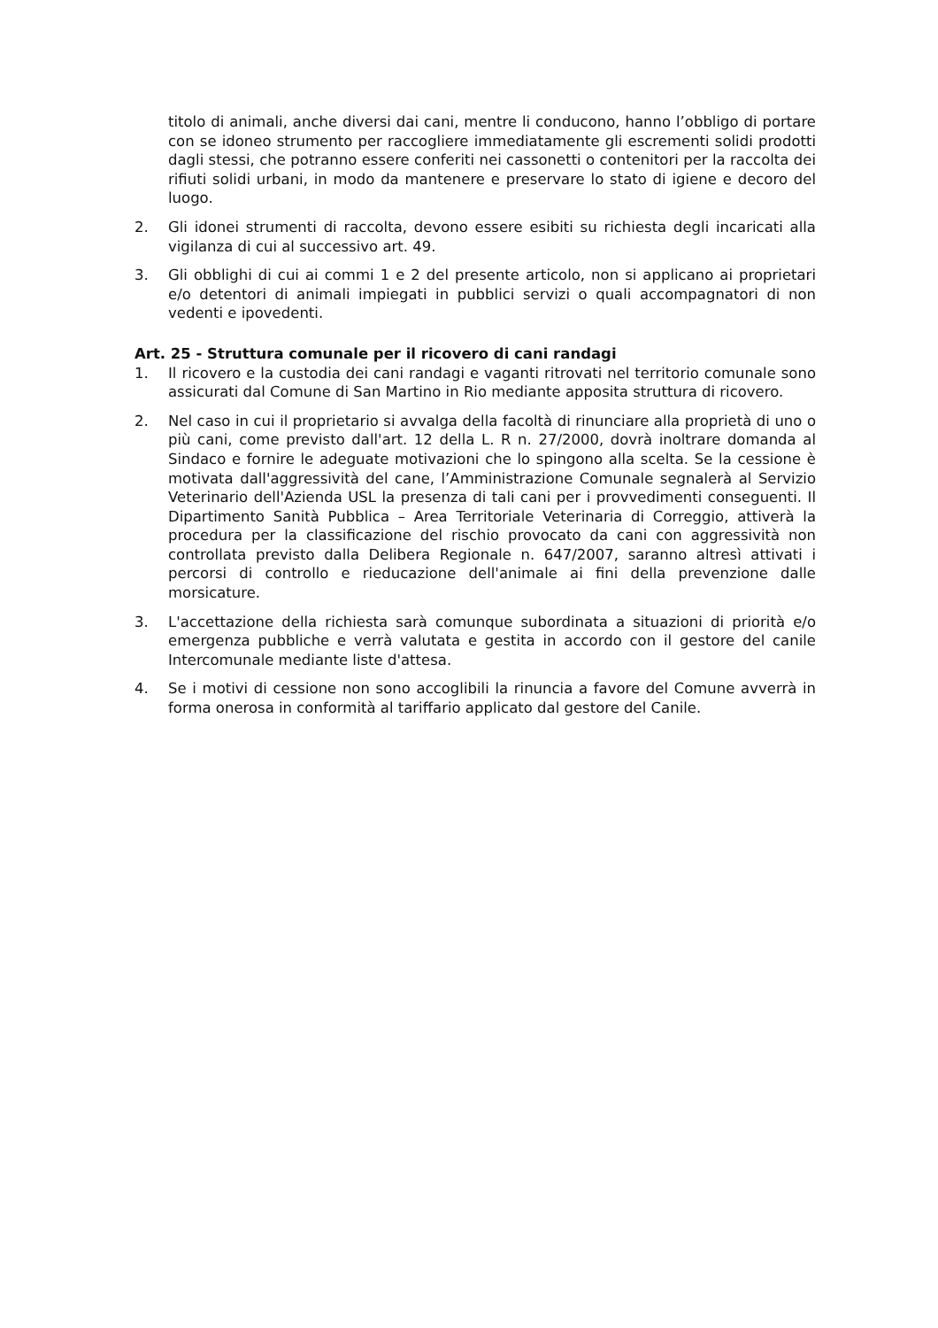titolo di animali, anche diversi dai cani, mentre li conducono, hanno l’obbligo di portare con se idoneo strumento per raccogliere immediatamente gli escrementi solidi prodotti dagli stessi, che potranno essere conferiti nei cassonetti o contenitori per la raccolta dei rifiuti solidi urbani, in modo da mantenere e preservare lo stato di igiene e decoro del luogo.
2. Gli idonei strumenti di raccolta, devono essere esibiti su richiesta degli incaricati alla vigilanza di cui al successivo art. 49.
3. Gli obblighi di cui ai commi 1 e 2 del presente articolo, non si applicano ai proprietari e/o detentori di animali impiegati in pubblici servizi o quali accompagnatori di non vedenti e ipovedenti.
Art. 25 - Struttura comunale per il ricovero di cani randagi
1. Il ricovero e la custodia dei cani randagi e vaganti ritrovati nel territorio comunale sono assicurati dal Comune di San Martino in Rio mediante apposita struttura di ricovero.
2. Nel caso in cui il proprietario si avvalga della facoltà di rinunciare alla proprietà di uno o più cani, come previsto dall'art. 12 della L. R n. 27/2000, dovrà inoltrare domanda al Sindaco e fornire le adeguate motivazioni che lo spingono alla scelta. Se la cessione è motivata dall'aggressività del cane, l’Amministrazione Comunale segnalerà al Servizio Veterinario dell'Azienda USL la presenza di tali cani per i provvedimenti conseguenti. Il Dipartimento Sanità Pubblica – Area Territoriale Veterinaria di Correggio, attiverà la procedura per la classificazione del rischio provocato da cani con aggressività non controllata previsto dalla Delibera Regionale n. 647/2007, saranno altresì attivati i percorsi di controllo e rieducazione dell'animale ai fini della prevenzione dalle morsicature.
3. L'accettazione della richiesta sarà comunque subordinata a situazioni di priorità e/o emergenza pubbliche e verrà valutata e gestita in accordo con il gestore del canile Intercomunale mediante liste d'attesa.
4. Se i motivi di cessione non sono accoglibili la rinuncia a favore del Comune avverrà in forma onerosa in conformità al tariffario applicato dal gestore del Canile.